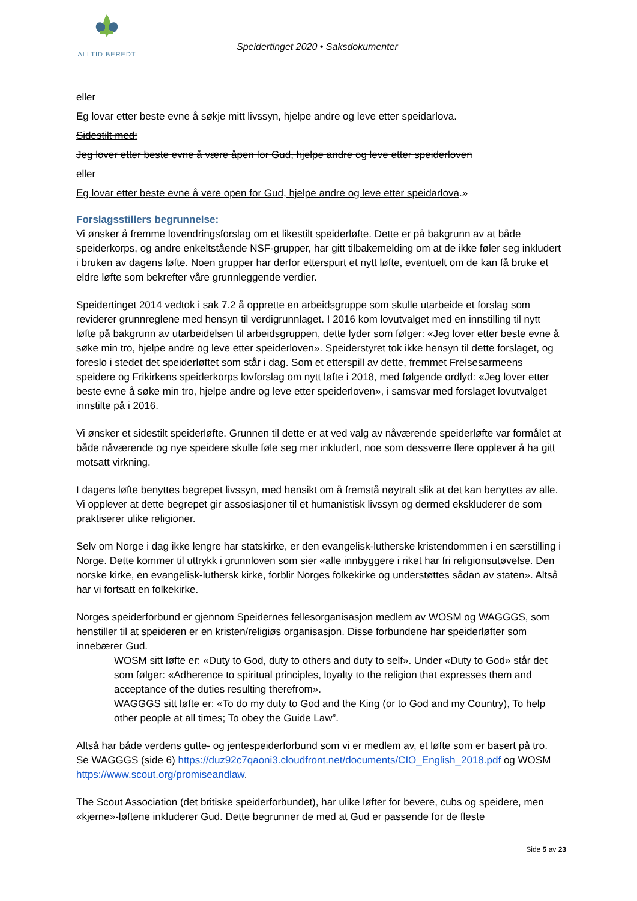ALLTID BEREDT
Speidertinget 2020 • Saksdokumenter
eller
Eg lovar etter beste evne å søkje mitt livssyn, hjelpe andre og leve etter speidarlova.
Sidestilt med:
Jeg lover etter beste evne å være åpen for Gud, hjelpe andre og leve etter speiderloven
eller
Eg lovar etter beste evne å vere open for Gud, hjelpe andre og leve etter speidarlova.»
Forslagsstillers begrunnelse:
Vi ønsker å fremme lovendringsforslag om et likestilt speiderløfte. Dette er på bakgrunn av at både speiderkorps, og andre enkeltstående NSF-grupper, har gitt tilbakemelding om at de ikke føler seg inkludert i bruken av dagens løfte. Noen grupper har derfor etterspurt et nytt løfte, eventuelt om de kan få bruke et eldre løfte som bekrefter våre grunnleggende verdier.
Speidertinget 2014 vedtok i sak 7.2 å opprette en arbeidsgruppe som skulle utarbeide et forslag som reviderer grunnreglene med hensyn til verdigrunnlaget. I 2016 kom lovutvalget med en innstilling til nytt løfte på bakgrunn av utarbeidelsen til arbeidsgruppen, dette lyder som følger: «Jeg lover etter beste evne å søke min tro, hjelpe andre og leve etter speiderloven». Speiderstyret tok ikke hensyn til dette forslaget, og foreslo i stedet det speiderløftet som står i dag. Som et etterspill av dette, fremmet Frelsesarmeens speidere og Frikirkens speiderkorps lovforslag om nytt løfte i 2018, med følgende ordlyd: «Jeg lover etter beste evne å søke min tro, hjelpe andre og leve etter speiderloven», i samsvar med forslaget lovutvalget innstilte på i 2016.
Vi ønsker et sidestilt speiderløfte. Grunnen til dette er at ved valg av nåværende speiderløfte var formålet at både nåværende og nye speidere skulle føle seg mer inkludert, noe som dessverre flere opplever å ha gitt motsatt virkning.
I dagens løfte benyttes begrepet livssyn, med hensikt om å fremstå nøytralt slik at det kan benyttes av alle. Vi opplever at dette begrepet gir assosiasjoner til et humanistisk livssyn og dermed ekskluderer de som praktiserer ulike religioner.
Selv om Norge i dag ikke lengre har statskirke, er den evangelisk-lutherske kristendommen i en særstilling i Norge. Dette kommer til uttrykk i grunnloven som sier «alle innbyggere i riket har fri religionsutøvelse. Den norske kirke, en evangelisk-luthersk kirke, forblir Norges folkekirke og understøttes sådan av staten». Altså har vi fortsatt en folkekirke.
Norges speiderforbund er gjennom Speidernes fellesorganisasjon medlem av WOSM og WAGGGS, som henstiller til at speideren er en kristen/religiøs organisasjon. Disse forbundene har speiderløfter som innebærer Gud.
WOSM sitt løfte er: «Duty to God, duty to others and duty to self». Under «Duty to God» står det som følger: «Adherence to spiritual principles, loyalty to the religion that expresses them and acceptance of the duties resulting therefrom».
WAGGGS sitt løfte er: «To do my duty to God and the King (or to God and my Country), To help other people at all times; To obey the Guide Law”.
Altså har både verdens gutte- og jentespeiderforbund som vi er medlem av, et løfte som er basert på tro. Se WAGGGS (side 6) https://duz92c7qaoni3.cloudfront.net/documents/CIO_English_2018.pdf og WOSM https://www.scout.org/promiseandlaw.
The Scout Association (det britiske speiderforbundet), har ulike løfter for bevere, cubs og speidere, men «kjerne»-løftene inkluderer Gud. Dette begrunner de med at Gud er passende for de fleste
Side 5 av 23